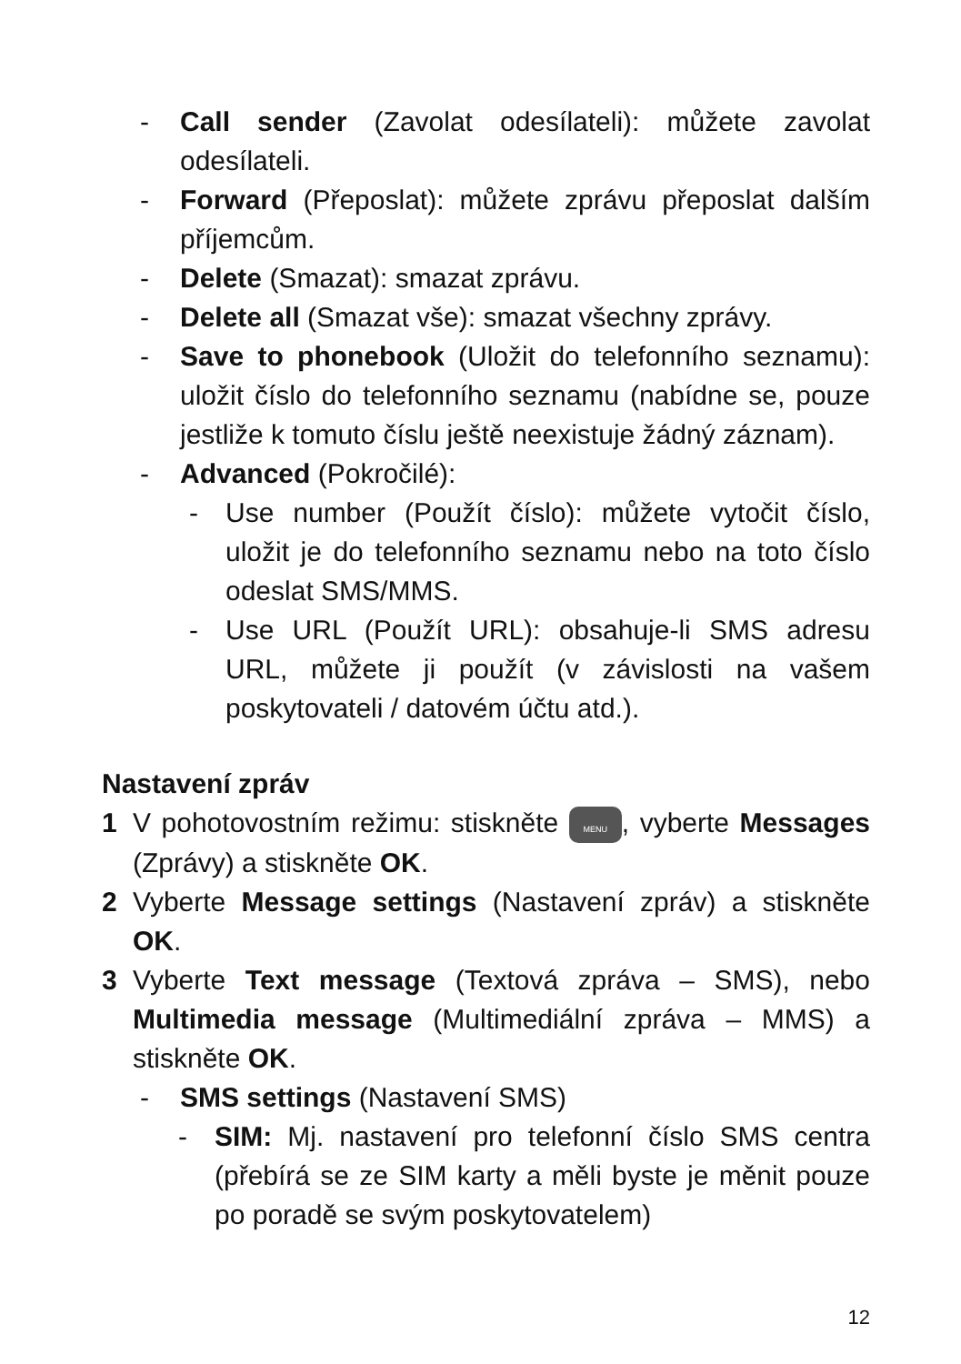- Call sender (Zavolat odesílateli): můžete zavolat odesílateli.
- Forward (Přeposlat): můžete zprávu přeposlat dalším příjemcům.
- Delete (Smazat): smazat zprávu.
- Delete all (Smazat vše): smazat všechny zprávy.
- Save to phonebook (Uložit do telefonního seznamu): uložit číslo do telefonního seznamu (nabídne se, pouze jestliže k tomuto číslu ještě neexistuje žádný záznam).
- Advanced (Pokročilé):
- Use number (Použít číslo): můžete vytočit číslo, uložit je do telefonního seznamu nebo na toto číslo odeslat SMS/MMS.
- Use URL (Použít URL): obsahuje-li SMS adresu URL, můžete ji použít (v závislosti na vašem poskytovateli / datovém účtu atd.).
Nastavení zpráv
1 V pohotovostním režimu: stiskněte MENU, vyberte Messages (Zprávy) a stiskněte OK.
2 Vyberte Message settings (Nastavení zpráv) a stiskněte OK.
3 Vyberte Text message (Textová zpráva – SMS), nebo Multimedia message (Multimediální zpráva – MMS) a stiskněte OK.
- SMS settings (Nastavení SMS)
- SIM: Mj. nastavení pro telefonní číslo SMS centra (přebírá se ze SIM karty a měli byste je měnit pouze po poradě se svým poskytovatelem)
12